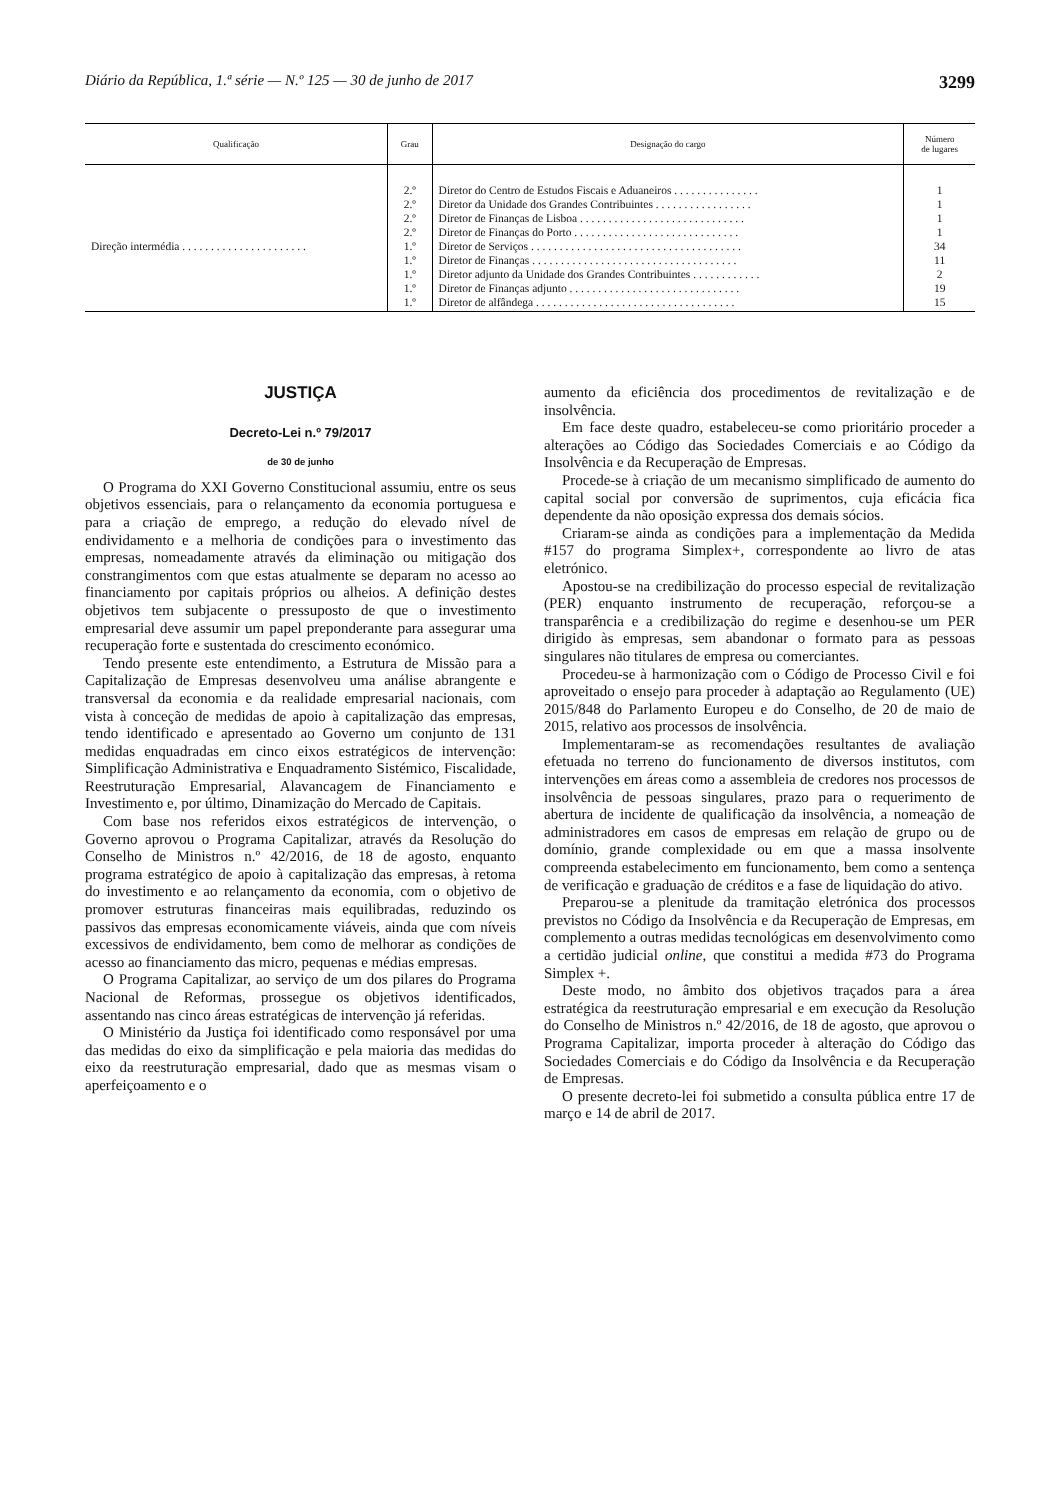Diário da República, 1.ª série — N.º 125 — 30 de junho de 2017 3299
| Qualificação | Grau | Designação do cargo | Número de lugares |
| --- | --- | --- | --- |
| Direção intermédia . . . . . . . . . . . . . . . . . . . . . . | 2.º 2.º 2.º 2.º 1.º 1.º 1.º 1.º 1.º | Diretor do Centro de Estudos Fiscais e Aduaneiros . . . . . . . . . . . . . . . Diretor da Unidade dos Grandes Contribuintes . . . . . . . . . . . . . . . . . Diretor de Finanças de Lisboa . . . . . . . . . . . . . . . . . . . . . . . . . . . . . Diretor de Finanças do Porto . . . . . . . . . . . . . . . . . . . . . . . . . . . . . Diretor de Serviços . . . . . . . . . . . . . . . . . . . . . . . . . . . . . . . . . . . . . Diretor de Finanças . . . . . . . . . . . . . . . . . . . . . . . . . . . . . . . . . . . . Diretor adjunto da Unidade dos Grandes Contribuintes . . . . . . . . . . . . Diretor de Finanças adjunto . . . . . . . . . . . . . . . . . . . . . . . . . . . . . . Diretor de alfândega . . . . . . . . . . . . . . . . . . . . . . . . . . . . . . . . . . . | 1 1 1 1 34 11 2 19 15 |
JUSTIÇA
Decreto-Lei n.º 79/2017
de 30 de junho
O Programa do XXI Governo Constitucional assumiu, entre os seus objetivos essenciais, para o relançamento da economia portuguesa e para a criação de emprego, a redução do elevado nível de endividamento e a melhoria de condições para o investimento das empresas, nomeadamente através da eliminação ou mitigação dos constrangimentos com que estas atualmente se deparam no acesso ao financiamento por capitais próprios ou alheios. A definição destes objetivos tem subjacente o pressuposto de que o investimento empresarial deve assumir um papel preponderante para assegurar uma recuperação forte e sustentada do crescimento económico.
Tendo presente este entendimento, a Estrutura de Missão para a Capitalização de Empresas desenvolveu uma análise abrangente e transversal da economia e da realidade empresarial nacionais, com vista à conceção de medidas de apoio à capitalização das empresas, tendo identificado e apresentado ao Governo um conjunto de 131 medidas enquadradas em cinco eixos estratégicos de intervenção: Simplificação Administrativa e Enquadramento Sistémico, Fiscalidade, Reestruturação Empresarial, Alavancagem de Financiamento e Investimento e, por último, Dinamização do Mercado de Capitais.
Com base nos referidos eixos estratégicos de intervenção, o Governo aprovou o Programa Capitalizar, através da Resolução do Conselho de Ministros n.º 42/2016, de 18 de agosto, enquanto programa estratégico de apoio à capitalização das empresas, à retoma do investimento e ao relançamento da economia, com o objetivo de promover estruturas financeiras mais equilibradas, reduzindo os passivos das empresas economicamente viáveis, ainda que com níveis excessivos de endividamento, bem como de melhorar as condições de acesso ao financiamento das micro, pequenas e médias empresas.
O Programa Capitalizar, ao serviço de um dos pilares do Programa Nacional de Reformas, prossegue os objetivos identificados, assentando nas cinco áreas estratégicas de intervenção já referidas.
O Ministério da Justiça foi identificado como responsável por uma das medidas do eixo da simplificação e pela maioria das medidas do eixo da reestruturação empresarial, dado que as mesmas visam o aperfeiçoamento e o
aumento da eficiência dos procedimentos de revitalização e de insolvência.
Em face deste quadro, estabeleceu-se como prioritário proceder a alterações ao Código das Sociedades Comerciais e ao Código da Insolvência e da Recuperação de Empresas.
Procede-se à criação de um mecanismo simplificado de aumento do capital social por conversão de suprimentos, cuja eficácia fica dependente da não oposição expressa dos demais sócios.
Criaram-se ainda as condições para a implementação da Medida #157 do programa Simplex+, correspondente ao livro de atas eletrónico.
Apostou-se na credibilização do processo especial de revitalização (PER) enquanto instrumento de recuperação, reforçou-se a transparência e a credibilização do regime e desenhou-se um PER dirigido às empresas, sem abandonar o formato para as pessoas singulares não titulares de empresa ou comerciantes.
Procedeu-se à harmonização com o Código de Processo Civil e foi aproveitado o ensejo para proceder à adaptação ao Regulamento (UE) 2015/848 do Parlamento Europeu e do Conselho, de 20 de maio de 2015, relativo aos processos de insolvência.
Implementaram-se as recomendações resultantes de avaliação efetuada no terreno do funcionamento de diversos institutos, com intervenções em áreas como a assembleia de credores nos processos de insolvência de pessoas singulares, prazo para o requerimento de abertura de incidente de qualificação da insolvência, a nomeação de administradores em casos de empresas em relação de grupo ou de domínio, grande complexidade ou em que a massa insolvente compreenda estabelecimento em funcionamento, bem como a sentença de verificação e graduação de créditos e a fase de liquidação do ativo.
Preparou-se a plenitude da tramitação eletrónica dos processos previstos no Código da Insolvência e da Recuperação de Empresas, em complemento a outras medidas tecnológicas em desenvolvimento como a certidão judicial online, que constitui a medida #73 do Programa Simplex +.
Deste modo, no âmbito dos objetivos traçados para a área estratégica da reestruturação empresarial e em execução da Resolução do Conselho de Ministros n.º 42/2016, de 18 de agosto, que aprovou o Programa Capitalizar, importa proceder à alteração do Código das Sociedades Comerciais e do Código da Insolvência e da Recuperação de Empresas.
O presente decreto-lei foi submetido a consulta pública entre 17 de março e 14 de abril de 2017.